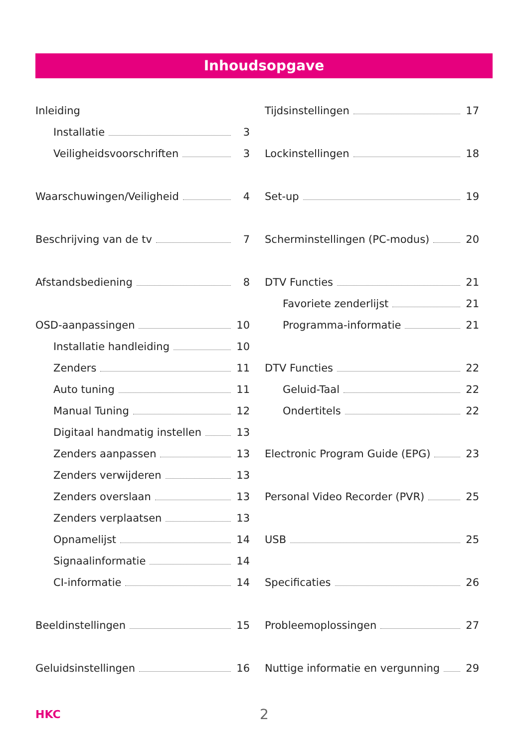Inhoudsopgave
Inleiding
Installatie 3
Veiligheidsvoorschriften 3
Waarschuwingen/Veiligheid 4
Beschrijving van de tv 7
Afstandsbediening 8
OSD-aanpassingen 10
Installatie handleiding 10
Zenders 11
Auto tuning 11
Manual Tuning 12
Digitaal handmatig instellen 13
Zenders aanpassen 13
Zenders verwijderen 13
Zenders overslaan 13
Zenders verplaatsen 13
Opnamelijst 14
Signaalinformatie 14
CI-informatie 14
Beeldinstellingen 15
Geluidsinstellingen 16
Tijdsinstellingen 17
Lockinstellingen 18
Set-up 19
Scherminstellingen (PC-modus) 20
DTV Functies 21
Favoriete zenderlijst 21
Programma-informatie 21
DTV Functies 22
Geluid-Taal 22
Ondertitels 22
Electronic Program Guide (EPG) 23
Personal Video Recorder (PVR) 25
USB 25
Specificaties 26
Probleemoplossingen 27
Nuttige informatie en vergunning 29
HKC 2